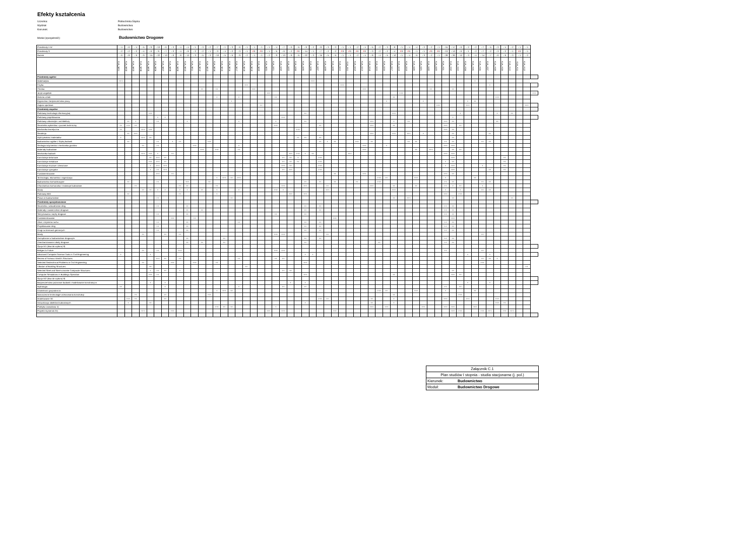Efekty kształcenia
Uczelnia: Politechnika Śląska
Wydział: Budownictwa
Kierunek: Budownictwo
Moduł (specjalność): Budownictwo Drogowe
| Przedmioty I+W | ✓ 4 | ✓ 6 | ✓ 4 | ✓ 5 | ✓ 9 | ✓ 13 | ✓ 6 | ✓ 3 | ✓ 4 | ✓ 4 | ✓ 1 | ✓ 3 | ✓ 2 | ✓ 7 | ✓ 1 | ✓ 3 | ✓ 6 | ✓ 1 | ✓ 1 | ✓ 1 | ✓ 1 | ✓ 4 | ✓ 7 | ✓ 6 | ✓ 5 | ✓ 8 | ✓ 2 | ✓ 8 | ✓ 3 | ✓ 3 | ✓ 1 | ✓ 1 | ✓ 2 | ✓ 4 | ✓ 5 | ✓ 2 | ✓ 3 | ✓ 8 | ✓ 1 | ✓ 4 | ✓ 4 | ✓ 2 | ✓ 2 | ✓ 1 | ✓ 15 | ✓ 17 | ✓ 6 | ✓ 2 | ✓ 2 | ✓ 7 | ✓ 5 | ✓ 3 | ✓ 4 | ✓ 2 | ✓ 1 | ✓ 1 | |
| Przedmioty S | ✓ 2 | ✓ 2 | ✓ 2 | ✓ 4 | ✓ 6 | ✓ 9 | ✓ 7 | ✓ 3 | ✓ 4 | ✓ 8 | ✓ 2 | ✓ 2 | ✓ 1 | ✓ 3 | ✓ 4 | ✓ 2 | ✓ 3 | ✓ 1 | ✗ 0 | ✗ 0 | ✓ 1 | ✓ 5 | ✓ 6 | ✓ 2 | ✗ 0 | ✓ 14 | ✓ 1 | ✓ 7 | ✓ 2 | ✓ 2 | ✗ 0 | ✗ 0 | ✗ 0 | ✗ 0 | ✓ 3 | ✓ 2 | ✓ 2 | ✓ 4 | ✗ 0 | ✗ 0 | ✓ 1 | ✓ 1 | ✗ 0 | ✗ 0 | ✓ 13 | ✓ 13 | ✓ 6 | ✓ 1 | ✓ 2 | ✓ 7 | ✓ 2 | ✓ 3 | ✓ 2 | ✓ 1 | ✗ 0 | ✓ 1 | |
| Razem | ✓ 6 | ✓ 8 | ✓ 6 | ✓ 9 | ✓ 15 | ✓ 22 | ✓ 13 | ✓ 6 | ✓ 8 | ✓ 12 | ✓ 3 | ✓ 5 | ✓ 3 | ✓ 10 | ✓ 5 | ✓ 5 | ✓ 9 | ✓ 2 | ✓ 1 | ✓ 1 | ✓ 2 | ✓ 9 | ✓ 13 | ✓ 8 | ✓ 5 | ✓ 22 | ✓ 3 | ✓ 15 | ✓ 5 | ✓ 5 | ✓ 1 | ✓ 1 | ✓ 2 | ✓ 4 | ✓ 8 | ✓ 4 | ✓ 5 | ✓ 12 | ✓ 1 | ✓ 4 | ✓ 5 | ✓ 3 | ✓ 2 | ✓ 1 | ✓ 28 | ✓ 30 | ✓ 12 | ✓ 3 | ✓ 4 | ✓ 14 | ✓ 7 | ✓ 6 | ✓ 6 | ✓ 3 | ✓ 1 | ✓ 2 | |
| | K1A_W01 | K1A_W02 | K1A_W03 | K1A_W04 | K1A_W05 | K1A_W06 | K1A_W07 | K1A_W08 | K1A_W09 | K1A_W10 | K1A_W11 | K1A_W12 | K1A_W13 | K1A_W14 | K1A_W15 | K1A_W16 | K1A_W17 | K1A_W18 | K1A_W19 | K1A_W20 | K1A_W21 | K1A_U01 | K1A_U02 | K1A_U03 | K1A_U04 | K1A_U05 | K1A_U06 | K1A_U07 | K1A_U08 | K1A_U09 | K1A_U10 | K1A_U11 | K1A_U12 | K1A_U13 | K1A_U14 | K1A_U15 | K1A_U16 | K1A_U17 | K1A_U18 | K1A_U19 | K1A_U20 | K1A_U21 | K1A_U22 | K1A_U23 | K1A_K01 | K1A_K02 | K1A_K03 | K1A_K04 | K1A_K05 | K1A_K06 | K1A_K07 | K1A_K08 | K1A_K09 | K1A_K10 | K1A_K11 | K1A_K12 | |
| Przedmioty ogólne | | | | | | | | | | | | | | | | | | | | | | | | | | | | | | | | | | | | | | | | | | | | | | | | | | | | | | | | | |
| Matematyka | +++ | | | | | | | | | | | | | | | | | | | | | | | | | | +++ | | | | | | | | | | | | | | | | | | | | | | + | | | | | | | | |
| Fizyka | | | | | | | | | | | | | | | | | | +++ | | | | | | | | | | | | | +++ | | | | | | | | | | | | | | | | | | | | + | | | | | | |
| Chemia | | | | | | | | | | | | ++ | | ++ | | | | | +++ | | | | | | | | | | | | | | | +++ | | | | | | | | | ++ | | | ++ | | | | | | | | | | | |
| Język angielski | | | | | | | | | | | | | | | | | | | | | +++ | | | | | | | | | | | | | | | | | | +++ | | | | | | | | | | | | | | | | | | +++ |
| Historia sztuki | | | | | | | | | | | | | | + | | | + | | | | | ++ | | | | | | | | | | | | | | | | ++ | | | | | | | | | | | | | | +++ | | | | | |
| Ergonomia i bezpieczeństwo pracy | | | | | | | | | | | | | | | | + | | | | | | | | | | | | | | | | | | | | | + | | | | | + | | | | | | + | ++ | | | | | | | | |
| Zajęcia sportowe | | | | | | | | | | | | | | | | | | | | ++ | | | | | | | | | | | | | | | | | | | | | | | | +++ | | | | +++ | | | | | | | | +++ | |
| Przedmioty wspólne | | | | | | | | | | | | | | | | | | | | | | | | | | | | | | | | | | | | | | | | | | | | | | | | | | | | | | | | | |
| Podstawy technologii informacyjnej | | | | | +++ | | | | | | | | | | | | | | | | | | | | | ++ | | | | | | | | | | | | +++ | | | | | | | | | + | | | | | + | | ++ | | | |
| Podstawy projektowania | | | | | | + | + | | | | | | | | | | | | | | | | +++ | | | | | | | | | | | | | | | | | | | | | | | + | | | | | | | | | | | |
| Podstawy urbanistyki i architektury | | ++ | + | | | ++ | | | | + | | | | | | | + | | | | | + | | | | ++ | | | | | | | | | +++ | | | + | | ++ | | | | | +++ | ++ | | | | | | ++ | | | | | |
| Geometria wykreślna i rysunek techniczny | ++ | +++ | ++ | | | | | | | | | | | | | | | | | | | +++ | | | | | | ++ | | | | | | | +++ | | | ++ | | | | | | | +++ | | ++ | | | | | | | | | | |
| Mechanika teoretyczna | ++ | | | +++ | +++ | | | | | | | | | | | | | | | | | | | | +++ | | | | | | | | | | | | | | | | | | | | +++ | ++ | | | | | | | | | | | |
| Geodezja | | ++ | +++ | | | | | | | | | | | | | | | | | | | | | | | | | | | | | | | | +++ | | | +++ | | +++ | | + | | | | ++ | | | | | ++ | | | | | | |
| Wytrzymałość materiałów | + | | | +++ | ++ | | | | | | | | | | | | | | | | | | | | ++ | ++ | | ++ | | | | | | | | | | | | | | | | | | ++ | | | | | | | | | | | |
| Budownictwo ogólne z fizyką budowli | | ++ | | | | ++ | | + | ++ | | | | +++ | | | | | | | | | | | | | | | ++ | + | ++ | | | +++ | | ++ | | | | | ++ | ++ | | | | ++ | ++ | | | | ++ | ++ | | | | | | |
| Geologia inżynierska i mechanika gruntów | | | | ++ | | ++ | | | | | +++ | | | | | | + | | | | | | | | | | | | | | | | | +++ | | | + | | | | | | | | +++ | +++ | | | | | | | | | | | |
| Materiały budowlane | | | | | | | | | | | | +++ | | +++ | | | ++ | | | | | | | | | | | | | | | | | +++ | | | | | | | ++ | | +++ | | | ++ | ++ | | | | | | | | | | |
| Mechanika budowli | | | | +++ | +++ | + | | ++ | | | | | | | | | | | | | | | | +++ | +++ | + | ++ | | | | | +++ | | | | | | | | | | | | | +++ | +++ | | | | | | | | | | | |
| Konstrukcje betonowe | | | | | ++ | +++ | ++ | | | | | | | | | | | | | | | | ++ | ++ | + | | | +++ | | | | | | | | | | | | | | | | | | +++ | | | | | | | ++ | | | | |
| Konstrukcje metalowe | | | | | +++ | +++ | ++ | | | | | | | | | | | | | | | | ++ | ++ | ++ | | | +++ | | | | | | | | | | | | | | | | | + | ++ | | | | | | | ++ | | | | |
| Konstrukcje murowe i drewniane | | | | | + | +++ | +++ | | | | | | | | | | | | | | | | +++ | ++ | | | | +++ | | | | | | | | | | | | | | | | | + | +++ | | | | + | | | ++ | | | | |
| Konstrukcje specjalne | | | | | + | ++ | +++ | | | | | | | | | | | | | | | | ++ | +++ | | | | +++ | | | | | | | | | | | | | | | | | | +++ | | | | | ++ | | ++ | | | | |
| Fundamentowanie | | | | | | +++ | | ++ | | | | | | | | | | | | | | | | | | | | | | ++ | | | | +++ | | | | | | | | | | | +++ | ++ | | | | | | | | | | | |
| Technologia, ekonomika i organizacja | | | | | | | | | | | | | | + | +++ | ++ | +++ | | | | | | | | | | | | | | | | | | | +++ | ++ | | | | +++ | | | | + | | | | ++ | | | | | | | | |
| Budownictwo komunikacyjne | | ++ | | | | ++ | | | | +++ | | | ++ | | | | | | | | | | | | | ++ | | ++ | | ++ | | | ++ | | | +++ | | | | | | | | | ++ | ++ | | | | ++ | ++ | | | | | | |
| Infrastruktura komunalna i instalacje budowlane | | | ++ | | | | | | ++ | ++ | | | | ++ | | | | | | | | | +++ | | | +++ | | | ++ | | | | | | +++ | | | ++ | | | ++ | | | | ++ | + | ++ | | | + | | | | | | | |
| Mosty | | | | ++ | ++ | + | + | | + | + | | ++ | | + | | | + | | | | | +++ | + | | | | | | +++ | | | | | | | | | +++ | | | | | | | + | | + | | | ++ | ++ | | | | | | |
| Podstawy BIM | | ++ | | | | | | | ++ | | | | | + | | | | | | | | | | +++ | | +++ | | | | | | | | | | | | | | | | | | | +++ | | +++ | | | | | | | | | | |
| Prawo w budownictwie | | | | | | ++ | | | | | | | | | | ++ | | | | | | | | | | | | | | | | | | | | | | ++ | | +++ | | | | | | ++ | | | | | | | | ++ | | | |
| Przedmioty specjalnościowe | | | | | | | | | | | | | | | | | | | | | | | | | | | | | | | | | | | | | | | | | | | | | | | | | | | | | | | | | |
| Geometria i odwodnienie dróg | | | | | | ++ | | | | ++ | | | | | | | | | | | | | | | | ++ | | ++ | | | | | | | | | | | | | | | | | ++ | ++ | | | | | | | | | | | |
| Materiały i nawierzchnie drogowe | | | | | | | | | | ++ | | ++ | | | | | | | | | | | | | | ++ | | ++ | | | | | | | | | | | | | | | | | ++ | ++ | | | | | | | | | | | |
| Skrzyżowania i węzły drogowe | | | | | | ++ | | | | ++ | | | | | | | | | | | | ++ | | | | ++ | | | | | | | | | | | | | | | | | | | ++ | ++ | | | | | | | | | | | |
| Fundamentowanie | | | | | | | | +++ | | | ++ | | | | | | | | | | | | | | | | | | | +++ | | | | | | | | | | | | | | | | +++ | | | | | | | | | | | |
| Ulice i inżynieria ruchu | | | | | | ++ | | | | ++ | | | | | | | ++ | | | | | | | | | ++ | | ++ | | | | | | | | | | | | | | | | | ++ | ++ | | | | | | | | | | | |
| Projektowanie dróg | | | | | | ++ | | | | ++ | | | | | | | | | | | | | | | | ++ | | ++ | | | | | | | | | | | | | | | | | ++ | ++ | | | | | | | | | | | |
| Drogi na terenach górniczych | | | | | | ++ | | | | ++ | | | | | | | | | | | | | | | | ++ | | ++ | | | | | | | | | | | | | | | | | ++ | ++ | | | | | | | | | | | |
| Mosty | | | | ++ | | | ++ | | ++ | | | | | | | | | | | | | +++ | +++ | | | | | | ++ | | | | | | | | | | | | | | | | | | | | | ++ | | | | | | | |
| Zarządzanie w budownictwie drogowym | | | | | | | | | | ++ | | | | | ++ | | | | | | | | | | | ++ | | ++ | | | | | | | | | | | | | | | | | ++ | ++ | | | | | | | | | | | |
| Zmechanizowane roboty drogowe | | | | | | | | | | ++ | | ++ | | | ++ | | | | | | | | | | | ++ | | | | | | | | | | ++ | | | | | | | | | ++ | ++ | | | | | | | | | | | |
| Opcja W1 (dwa do wyboru) 8) | | | | | | | | | | | | | | | | | | | | | | | | | | | | | | | | | | | | | | | | | | | | | | | | | | | | | | | | | |
| Bridges to Future | | | | ++ | | ++ | | | +++ | | | | | | | | | | | | | +++ | +++ | | | | | | | | | | | | | | | | | | | | | | ++ | | | | | ++ | | | | | | | |
| Advanced Computer Science Tools in Civil Engineering | + | | | | + | | | | | | | | | | | | | | | | | | | | | + | + | | | | | | | | | | | | | | | | | | | | | + | | | + | | | | | | |
| Review of Famous World's Structures | | | | | | +++ | ++ | | ++ | | | | | | | | ++ | | | | | ++ | ++ | | | | | | | | | | | | | | | | | | | | | | | | | | | ++ | ++ | + | | | | | |
| Selected Geotechnical Problems in Civil Engineering | | | | ++ | | | | +++ | | | +++ | | | ++ | | | | | | | | | | | | +++ | | | | | | | | | | | | | | | | | | | | | | | | +++ | | | | | | | |
| Vibraton of Building Structures | | | | | ++ | | | | | | | | | | | | | ++ | | | | | | | | | | | | | | | | | | | | | | | | | | | | | | | | | | | | | | ++ | |
| Selected Steel and Steel-concrete Composite Structures | | | | | + | ++ | ++ | | + | | | | | | | | | | | | | | ++ | ++ | | | | | | | | | | | | | | | | | | | | | | ++ | | | | | | | | | | | |
| Computer Simulations in Buildings Operation | | | | | +++ | ++ | | | | | | | | | | | | | | | | | | | | +++ | | | | | | | | | | | | ++ | | | | | | | | +++ | ++ | | | | | | | | | | |
| Opcja W2 (dwa do wyboru) 8) | | | | | | | | | | | | | | | | | | | | | | | | | | | | | | | | | | | | | | | | | | | | | | | | | | | | | | | | | |
| Bezpieczeństwo pożarowe budowli i modelowanie konstrukcji w | | | | | + | | + | | | | | | | | | | | | | | | | | + | | + | | | | | | | | | | | | | | | | | | | | | | + | | | + | | | | | | |
| Hydrologia | ++ | | | | | | + | | | | | | | | | | + | | | | | | ++ | | | ++ | | | | | | | | | | | | | | | | | | | ++ | | ++ | | | | | | | | | | |
| Działalność gospodarcza | | | | | | | | | | | | | | + | +++ | ++ | | | | | | | | | | | | | | | | | | | | +++ | ++ | | | | +++ | | | | + | | | | ++ | | | | | | | | |
| Nowoczesne technologie wzmacniania konstrukcji | | | ++ | | | | ++ | | | | | | +++ | | | | | | | | | | | | | | | | | | | | | | | | | ++ | | | | | | | | | +++ | | | | | | | | | | |
| Modelowanie 3D | | +++ | ++ | | | | ++ | | | | | | | | | | | | | | | | | | | | | +++ | ++ | | | | | | ++ | | | + | | | | | | | +++ | | | +++ | | | | +++ | | | | | |
| Wizualizacja obiektów budowlanych | | + | | | ++ | | | | | | | | | | | | | | | | | | | | | + | | | | | | | | | ++ | | | + | | | | | | | | | | | | | | +++ | ++ | | | | |
| Praktyka zawodowa 4) | | | | | | | | | | | | | | +++ | ++ | ++ | | | | | | + | | | | | | | | | | | | | +++ | | +++ | | | | | +++ | | | +++ | +++ | | | +++ | | | | | | | | |
| Projekt inżynierski 24) | | | | +++ | | | | +++ | | | | | | | | | | | | | +++ | | +++ | | | | | | | +++ | | | | | | | | | | | | | | | | +++ | +++ | | | +++ | +++ | | +++ | +++ | | | |
Załącznik C.1
Plan studiów I stopnia - studia stacjonarne (j. pol.)
Kierunek: Budownictwo
Moduł: Budownictwo Drogowe